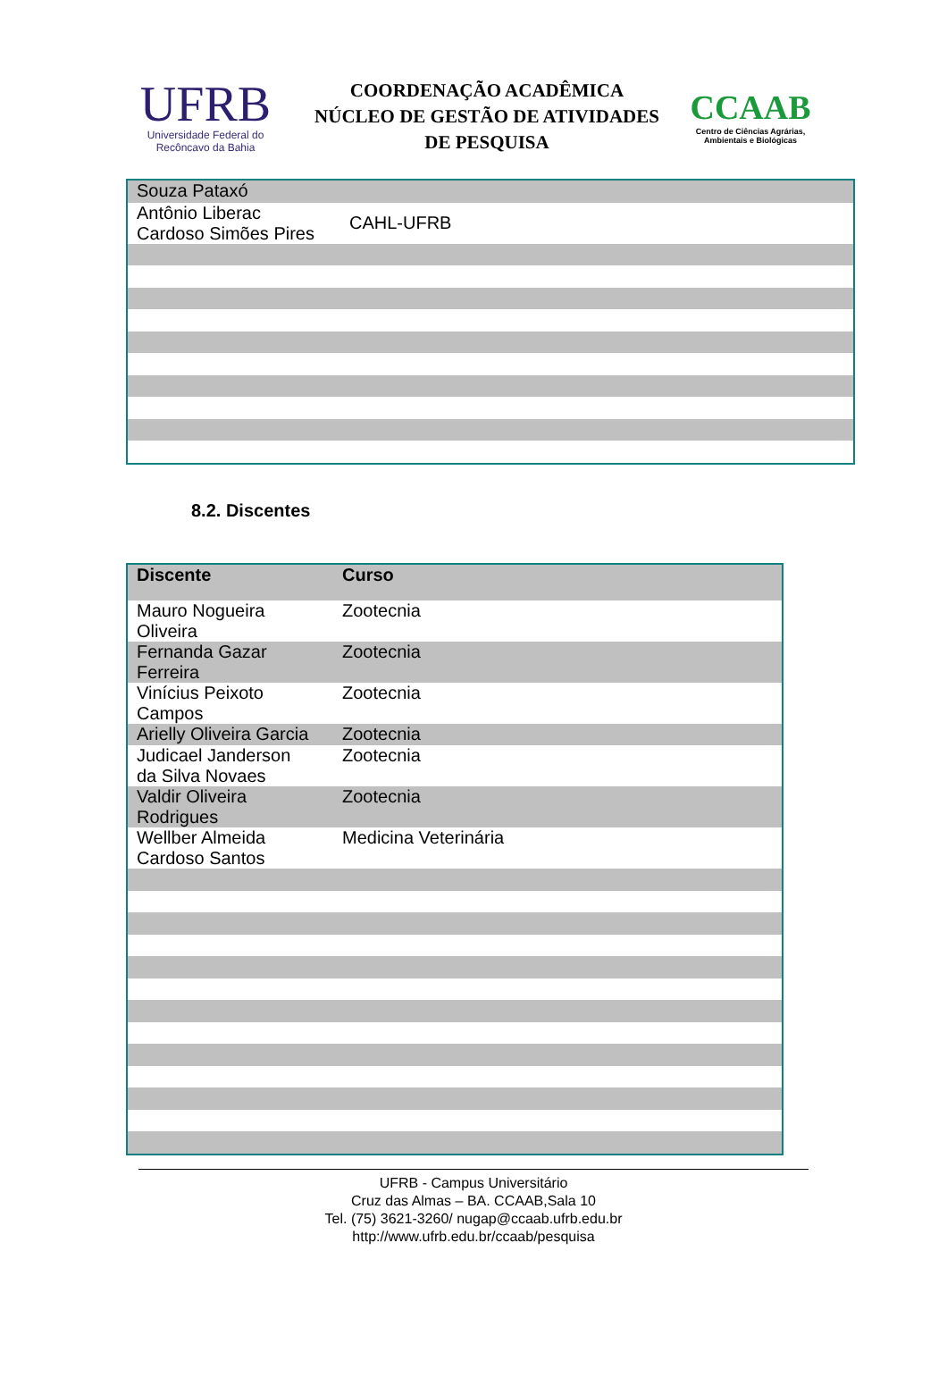UFRB
Universidade Federal do
Recôncavo da Bahia
COORDENAÇÃO ACADÊMICA
NÚCLEO DE GESTÃO DE ATIVIDADES
DE PESQUISA
CCAAB
Centro de Ciências Agrárias,
Ambientais e Biológicas
| Souza Pataxó | |
| Antônio Liberac Cardoso Simões Pires | CAHL-UFRB |
8.2. Discentes
| Discente | Curso |
| --- | --- |
| Mauro Nogueira Oliveira | Zootecnia |
| Fernanda Gazar Ferreira | Zootecnia |
| Vinícius Peixoto Campos | Zootecnia |
| Arielly Oliveira Garcia | Zootecnia |
| Judicael Janderson da Silva Novaes | Zootecnia |
| Valdir Oliveira Rodrigues | Zootecnia |
| Wellber Almeida Cardoso Santos | Medicina Veterinária |
UFRB - Campus Universitário
Cruz das Almas – BA. CCAAB,Sala 10
Tel. (75) 3621-3260/ nugap@ccaab.ufrb.edu.br
http://www.ufrb.edu.br/ccaab/pesquisa